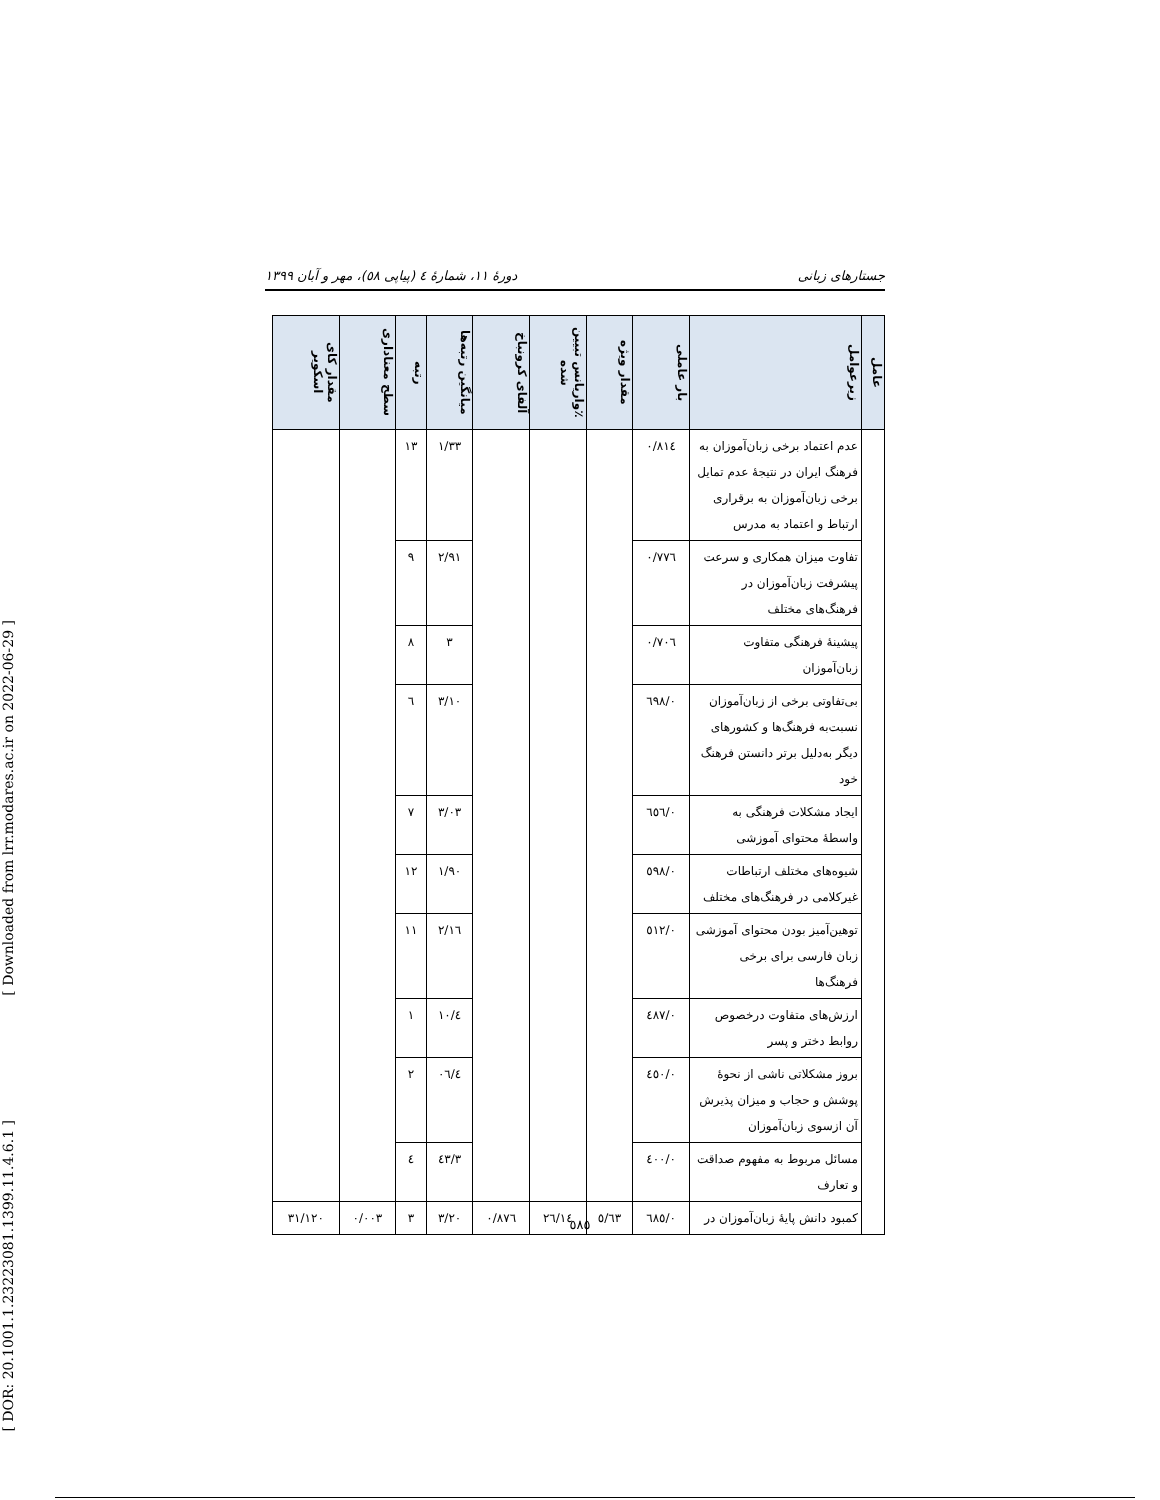[ Downloaded from lrr.modares.ac.ir on 2022-06-29 ]
[ DOR: 20.1001.1.23223081.1399.11.4.6.1 ]
جستارهای زبانی دورهٔ ۱۱، شمارهٔ ٤ (پیاپی ٥٨)، مهر و آبان ۱۳۹۹
| عامل | زیرعوامل | بار عاملی | مقدار ویژه | ٪واریانس تبیین شده | آلفای کرونباخ | میانگین رتبه‌ها | رتبه | سطح معناداری | مقدار کای اسکویر |
| --- | --- | --- | --- | --- | --- | --- | --- | --- | --- |
| | عدم اعتماد برخی زبان‌آموزان به فرهنگ ایران در نتیجهٔ عدم تمایل برخی زبان‌آموزان به برقراری ارتباط و اعتماد به مدرس | ۰/۸۱٤ | | | | ۱/۳۳ | ۱۳ | | |
| | تفاوت میزان همکاری و سرعت پیشرفت زبان‌آموزان در فرهنگ‌های مختلف | ۰/۷۷٦ | | | | ۲/۹۱ | ۹ | | |
| | پیشینهٔ فرهنگی متفاوت زبان‌آموزان | ۰/۷۰٦ | | | | ۳ | ۸ | | |
| | بی‌تفاوتی برخی از زبان‌آموزان نسبت‌به فرهنگ‌ها و کشورهای دیگر به‌دلیل برتر دانستن فرهنگ خود | ۰/٦۹۸ | | | | ۳/۱۰ | ٦ | | |
| | ایجاد مشکلات فرهنگی به واسطهٔ محتوای آموزشی | ۰/٦٥٦ | | | | ۳/۰۳ | ۷ | | |
| | شیوه‌های مختلف ارتباطات غیرکلامی در فرهنگ‌های مختلف | ۰/٥۹۸ | | | | ۱/۹۰ | ۱۲ | | |
| | توهین‌آمیز بودن محتوای آموزشی زبان فارسی برای برخی فرهنگ‌ها | ۰/٥۱۲ | | | | ۲/۱٦ | ۱۱ | | |
| | ارزش‌های متفاوت درخصوص روابط دختر و پسر | ۰/٤۸۷ | | | | ٤/۱۰ | ۱ | | |
| | بروز مشکلاتی ناشی از نحوهٔ پوشش و حجاب و میزان پذیرش آن ازسوی زبان‌آموزان | ۰/٤٥۰ | | | | ٤/۰٦ | ۲ | | |
| | مسائل مربوط به مفهوم صداقت و تعارف | ۰/٤۰۰ | | | | ۳/٤۳ | ٤ | | |
| | کمبود دانش پایهٔ زبان‌آموزان در | ۰/٦۸٥ | ٥/٦۳ | ۱٤/۲٦ | ۰/۸۷٦ | ۳/۲۰ | ۳ | ۰/۰۰۳ | ۳۱/۱۲۰ |
٥۸٥